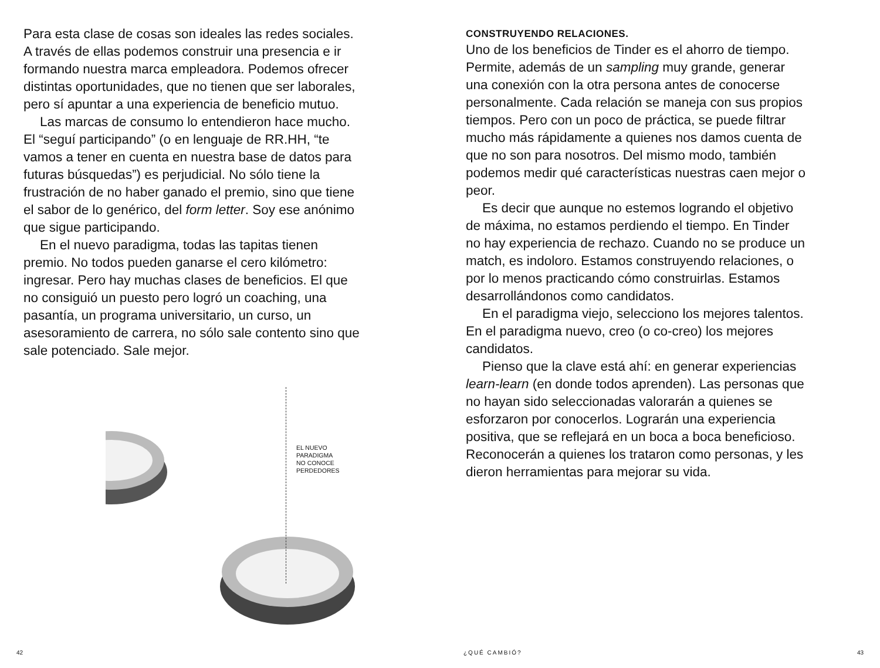Para esta clase de cosas son ideales las redes sociales. A través de ellas podemos construir una presencia e ir formando nuestra marca empleadora. Podemos ofrecer distintas oportunidades, que no tienen que ser laborales, pero sí apuntar a una experiencia de beneficio mutuo.
Las marcas de consumo lo entendieron hace mucho. El “seguí participando” (o en lenguaje de RR.HH, “te vamos a tener en cuenta en nuestra base de datos para futuras búsquedas”) es perjudicial. No sólo tiene la frustración de no haber ganado el premio, sino que tiene el sabor de lo genérico, del form letter. Soy ese anónimo que sigue participando.
En el nuevo paradigma, todas las tapitas tienen premio. No todos pueden ganarse el cero kilómetro: ingresar. Pero hay muchas clases de beneficios. El que no consiguió un puesto pero logró un coaching, una pasantía, un programa universitario, un curso, un asesoramiento de carrera, no sólo sale contento sino que sale potenciado. Sale mejor.
EL NUEVO
PARADIGMA
NO CONOCE
PERDEDORES
42
CONSTRUYENDO RELACIONES.
Uno de los beneficios de Tinder es el ahorro de tiempo. Permite, además de un sampling muy grande, generar una conexión con la otra persona antes de conocerse personalmente. Cada relación se maneja con sus propios tiempos. Pero con un poco de práctica, se puede filtrar mucho más rápidamente a quienes nos damos cuenta de que no son para nosotros. Del mismo modo, también podemos medir qué características nuestras caen mejor o peor.
Es decir que aunque no estemos logrando el objetivo de máxima, no estamos perdiendo el tiempo. En Tinder no hay experiencia de rechazo. Cuando no se produce un match, es indoloro. Estamos construyendo relaciones, o por lo menos practicando cómo construirlas. Estamos desarrollándonos como candidatos.
En el paradigma viejo, selecciono los mejores talentos. En el paradigma nuevo, creo (o co-creo) los mejores candidatos.
Pienso que la clave está ahí: en generar experiencias learn-learn (en donde todos aprenden). Las personas que no hayan sido seleccionadas valorarán a quienes se esforzaron por conocerlos. Lograrán una experiencia positiva, que se reflejará en un boca a boca beneficioso. Reconocerán a quienes los trataron como personas, y les dieron herramientas para mejorar su vida.
¿QUÉ CAMBIÓ? 43